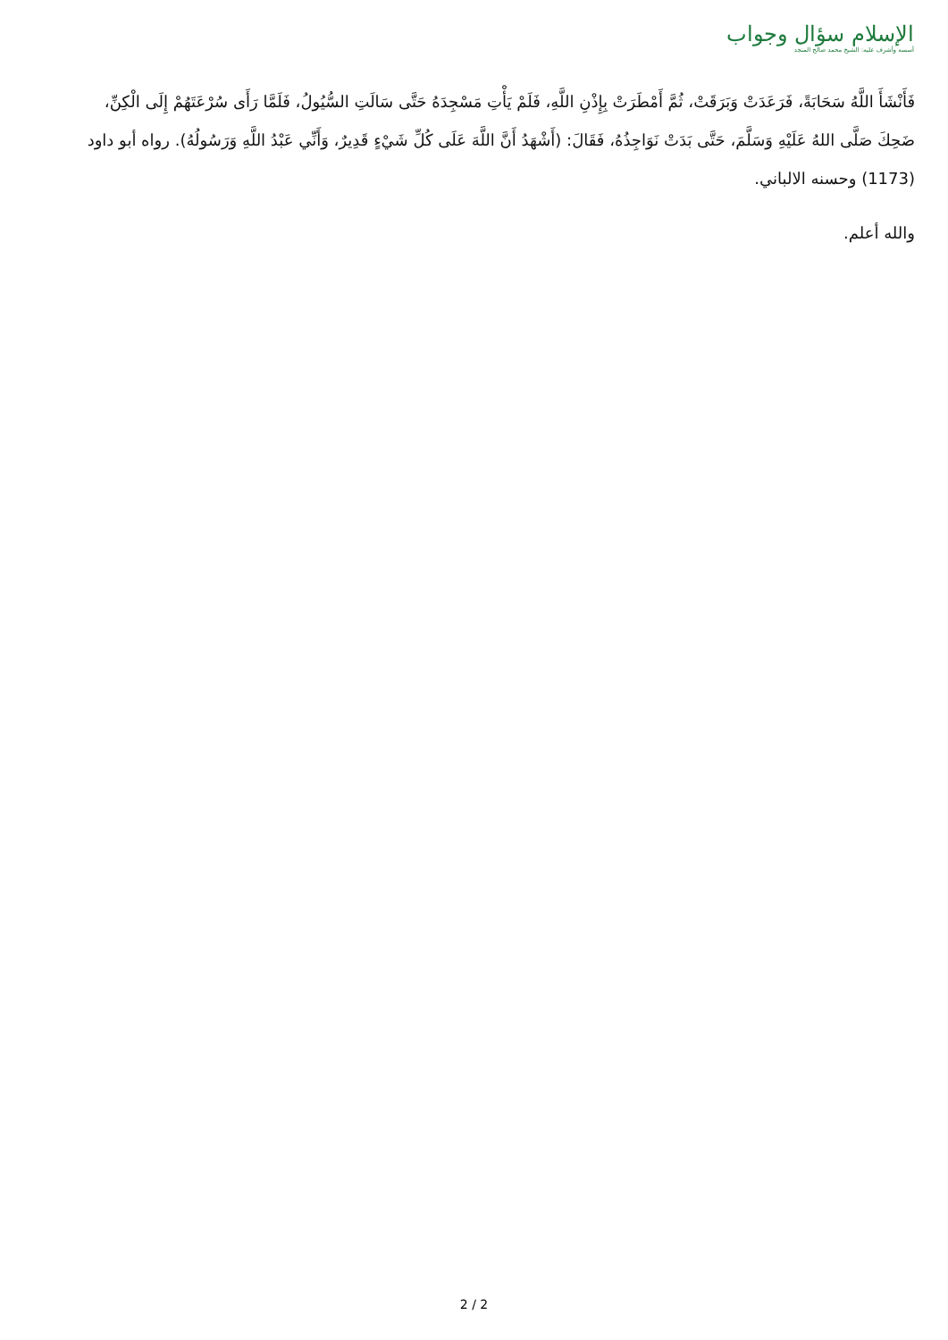الإسلام سؤال وجواب
أسسه وأشرف عليه: الشيخ محمد صالح المنجد
فَأَنْشَأَ اللَّهُ سَحَابَةً، فَرَعَدَتْ وَبَرَقَتْ، ثُمَّ أَمْطَرَتْ بِإِذْنِ اللَّهِ، فَلَمْ يَأْتِ مَسْجِدَهُ حَتَّى سَالَتِ السُّيُولُ، فَلَمَّا رَأَى سُرْعَتَهُمْ إِلَى الْكِنِّ، ضَحِكَ صَلَّى اللهُ عَلَيْهِ وَسَلَّمَ، حَتَّى بَدَتْ نَوَاجِذُهُ، فَقَالَ: (أَشْهَدُ أَنَّ اللَّهَ عَلَى كُلِّ شَيْءٍ قَدِيرٌ، وَأَنِّي عَبْدُ اللَّهِ وَرَسُولُهُ). رواه أبو داود (1173) وحسنه الالباني.
والله أعلم.
2 / 2